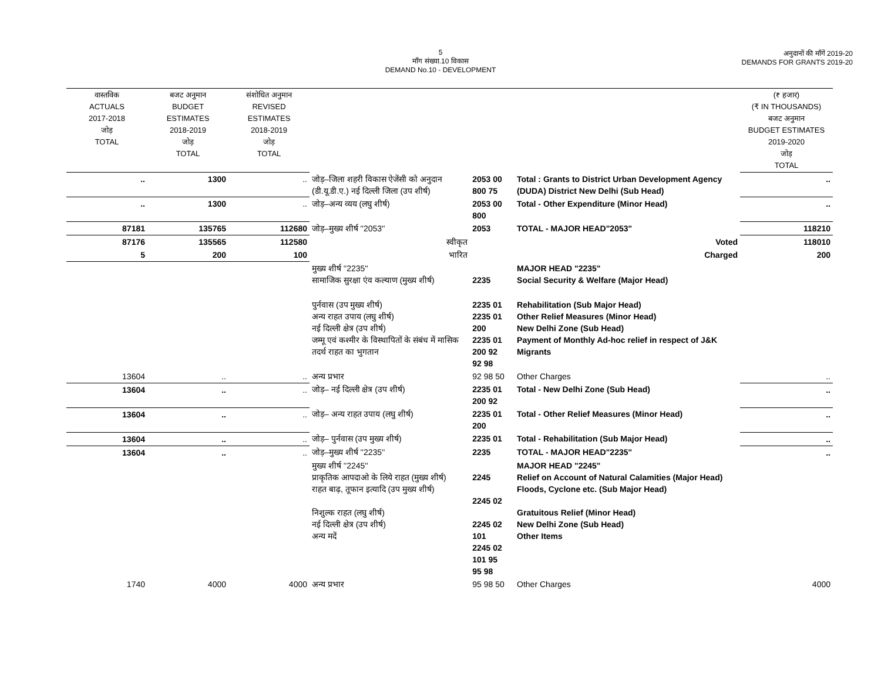5
माँग संख्या.10 विकास
DEMAND No.10 - DEVELOPMENT
अनुदानों की माँगें 2019-20
DEMANDS FOR GRANTS 2019-20
| वास्तविक ACTUALS 2017-2018 जोड़ TOTAL | बजट अनुमान BUDGET ESTIMATES 2018-2019 जोड़ TOTAL | संशोधित अनुमान REVISED ESTIMATES 2018-2019 जोड़ TOTAL | | | | (₹ हजार) (₹ IN THOUSANDS) बजट अनुमान BUDGET ESTIMATES 2019-2020 जोड़ TOTAL |
| .. | 1300 | .. | जोड़–जिला शहरी विकास ऐजेंसी को अनुदान (डी.यू.डी.ए.) नई दिल्ली जिला (उप शीर्ष) | 2053 00 800 75 | Total : Grants to District Urban Development Agency (DUDA) District New Delhi (Sub Head) | .. |
| .. | 1300 | .. | जोड़–अन्य व्यय (लघु शीर्ष) | 2053 00 800 | Total - Other Expenditure (Minor Head) | .. |
| 87181 | 135765 | 112680 | जोड़–मुख्य शीर्ष ''2053'' | 2053 | TOTAL - MAJOR HEAD"2053" | 118210 |
| 87176 | 135565 | 112580 | स्वीकृत | | Voted | 118010 |
| 5 | 200 | 100 | भारित | | Charged | 200 |
| | | | मुख्य शीर्ष ''2235'' सामाजिक सुरक्षा एंव कल्याण (मुख्य शीर्ष) | 2235 | MAJOR HEAD "2235" Social Security & Welfare (Major Head) | |
| | | | पुर्नवास (उप मुख्य शीर्ष) अन्य राहत उपाय (लघु शीर्ष) नई दिल्ली क्षेत्र (उप शीर्ष) जम्मू एवं कश्मीर के विस्थापितों के संबंध में मासिक तदर्थ राहत का भुगतान | 2235 01 2235 01 200 2235 01 200 92 92 98 | Rehabilitation (Sub Major Head) Other Relief Measures (Minor Head) New Delhi Zone (Sub Head) Payment of Monthly Ad-hoc relief in respect of J&K Migrants | |
| 13604 | .. | .. | अन्य प्रभार | 92 98 50 | Other Charges | .. |
| 13604 | .. | .. | जोड़– नई दिल्ली क्षेत्र (उप शीर्ष) | 2235 01 200 92 | Total - New Delhi Zone (Sub Head) | .. |
| 13604 | .. | .. | जोड़– अन्य राहत उपाय (लघु शीर्ष) | 2235 01 200 | Total - Other Relief Measures (Minor Head) | .. |
| 13604 | .. | .. | जोड़– पुर्नवास (उप मुख्य शीर्ष) | 2235 01 | Total - Rehabilitation (Sub Major Head) | .. |
| 13604 | .. | .. | जोड़–मुख्य शीर्ष ''2235'' | 2235 | TOTAL - MAJOR HEAD"2235" | .. |
| | | | मुख्य शीर्ष ''2245'' प्राकृतिक आपदाओ के लिये राहत (मुख्य शीर्ष) राहत बाढ़, तूफान इत्यादि (उप मुख्य शीर्ष) निशुल्क राहत (लघु शीर्ष) नई दिल्ली क्षेत्र (उप शीर्ष) अन्य मदें | 2245 2245 02 2245 02 101 2245 02 101 95 95 98 | MAJOR HEAD "2245" Relief on Account of Natural Calamities (Major Head) Floods, Cyclone etc. (Sub Major Head) Gratuitous Relief (Minor Head) New Delhi Zone (Sub Head) Other Items | |
| 1740 | 4000 | 4000 | अन्य प्रभार | 95 98 50 | Other Charges | 4000 |